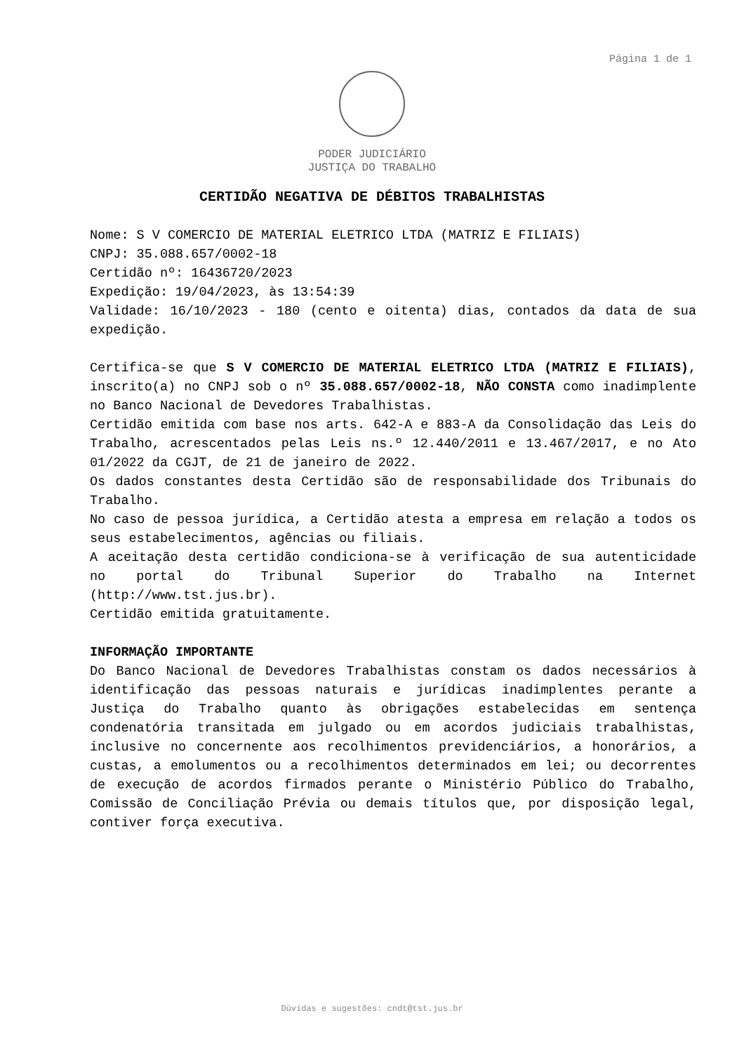Página 1 de 1
PODER JUDICIÁRIO
JUSTIÇA DO TRABALHO
CERTIDÃO NEGATIVA DE DÉBITOS TRABALHISTAS
Nome: S V COMERCIO DE MATERIAL ELETRICO LTDA (MATRIZ E FILIAIS)
CNPJ: 35.088.657/0002-18
Certidão nº: 16436720/2023
Expedição: 19/04/2023, às 13:54:39
Validade: 16/10/2023 - 180 (cento e oitenta) dias, contados da data de sua expedição.
Certifica-se que S V COMERCIO DE MATERIAL ELETRICO LTDA (MATRIZ E FILIAIS), inscrito(a) no CNPJ sob o nº 35.088.657/0002-18, NÃO CONSTA como inadimplente no Banco Nacional de Devedores Trabalhistas.
Certidão emitida com base nos arts. 642-A e 883-A da Consolidação das Leis do Trabalho, acrescentados pelas Leis ns.º 12.440/2011 e 13.467/2017, e no Ato 01/2022 da CGJT, de 21 de janeiro de 2022.
Os dados constantes desta Certidão são de responsabilidade dos Tribunais do Trabalho.
No caso de pessoa jurídica, a Certidão atesta a empresa em relação a todos os seus estabelecimentos, agências ou filiais.
A aceitação desta certidão condiciona-se à verificação de sua autenticidade no portal do Tribunal Superior do Trabalho na Internet (http://www.tst.jus.br).
Certidão emitida gratuitamente.
INFORMAÇÃO IMPORTANTE
Do Banco Nacional de Devedores Trabalhistas constam os dados necessários à identificação das pessoas naturais e jurídicas inadimplentes perante a Justiça do Trabalho quanto às obrigações estabelecidas em sentença condenatória transitada em julgado ou em acordos judiciais trabalhistas, inclusive no concernente aos recolhimentos previdenciários, a honorários, a custas, a emolumentos ou a recolhimentos determinados em lei; ou decorrentes de execução de acordos firmados perante o Ministério Público do Trabalho, Comissão de Conciliação Prévia ou demais títulos que, por disposição legal, contiver força executiva.
Dúvidas e sugestões: cndt@tst.jus.br